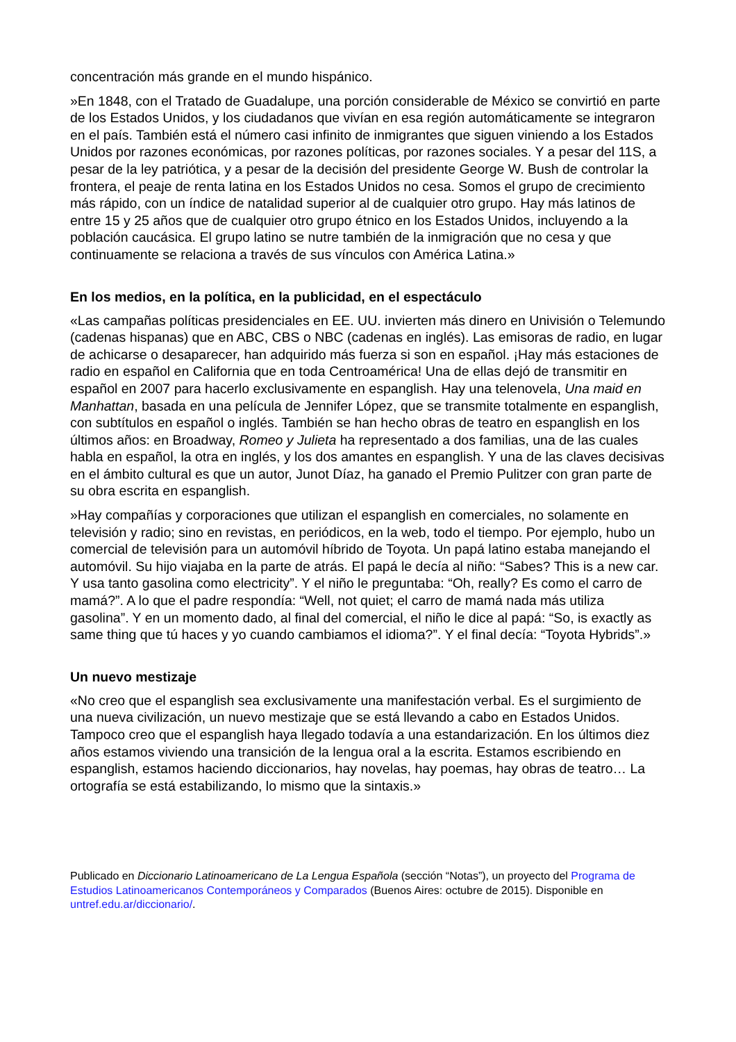concentración más grande en el mundo hispánico.
»En 1848, con el Tratado de Guadalupe, una porción considerable de México se convirtió en parte de los Estados Unidos, y los ciudadanos que vivían en esa región automáticamente se integraron en el país. También está el número casi infinito de inmigrantes que siguen viniendo a los Estados Unidos por razones económicas, por razones políticas, por razones sociales. Y a pesar del 11S, a pesar de la ley patriótica, y a pesar de la decisión del presidente George W. Bush de controlar la frontera, el peaje de renta latina en los Estados Unidos no cesa. Somos el grupo de crecimiento más rápido, con un índice de natalidad superior al de cualquier otro grupo. Hay más latinos de entre 15 y 25 años que de cualquier otro grupo étnico en los Estados Unidos, incluyendo a la población caucásica. El grupo latino se nutre también de la inmigración que no cesa y que continuamente se relaciona a través de sus vínculos con América Latina.»
En los medios, en la política, en la publicidad, en el espectáculo
«Las campañas políticas presidenciales en EE. UU. invierten más dinero en Univisión o Telemundo (cadenas hispanas) que en ABC, CBS o NBC (cadenas en inglés). Las emisoras de radio, en lugar de achicarse o desaparecer, han adquirido más fuerza si son en español. ¡Hay más estaciones de radio en español en California que en toda Centroamérica! Una de ellas dejó de transmitir en español en 2007 para hacerlo exclusivamente en espanglish. Hay una telenovela, Una maid en Manhattan, basada en una película de Jennifer López, que se transmite totalmente en espanglish, con subtítulos en español o inglés. También se han hecho obras de teatro en espanglish en los últimos años: en Broadway, Romeo y Julieta ha representado a dos familias, una de las cuales habla en español, la otra en inglés, y los dos amantes en espanglish. Y una de las claves decisivas en el ámbito cultural es que un autor, Junot Díaz, ha ganado el Premio Pulitzer con gran parte de su obra escrita en espanglish.
»Hay compañías y corporaciones que utilizan el espanglish en comerciales, no solamente en televisión y radio; sino en revistas, en periódicos, en la web, todo el tiempo. Por ejemplo, hubo un comercial de televisión para un automóvil híbrido de Toyota. Un papá latino estaba manejando el automóvil. Su hijo viajaba en la parte de atrás. El papá le decía al niño: “Sabes? This is a new car. Y usa tanto gasolina como electricity”. Y el niño le preguntaba: “Oh, really? Es como el carro de mamá?”. A lo que el padre respondía: “Well, not quiet; el carro de mamá nada más utiliza gasolina”. Y en un momento dado, al final del comercial, el niño le dice al papá: “So, is exactly as same thing que tú haces y yo cuando cambiamos el idioma?”. Y el final decía: “Toyota Hybrids”.»
Un nuevo mestizaje
«No creo que el espanglish sea exclusivamente una manifestación verbal. Es el surgimiento de una nueva civilización, un nuevo mestizaje que se está llevando a cabo en Estados Unidos. Tampoco creo que el espanglish haya llegado todavía a una estandarización. En los últimos diez años estamos viviendo una transición de la lengua oral a la escrita. Estamos escribiendo en espanglish, estamos haciendo diccionarios, hay novelas, hay poemas, hay obras de teatro… La ortografía se está estabilizando, lo mismo que la sintaxis.»
Publicado en Diccionario Latinoamericano de La Lengua Española (sección “Notas”), un proyecto del Programa de Estudios Latinoamericanos Contemporáneos y Comparados (Buenos Aires: octubre de 2015). Disponible en untref.edu.ar/diccionario/.